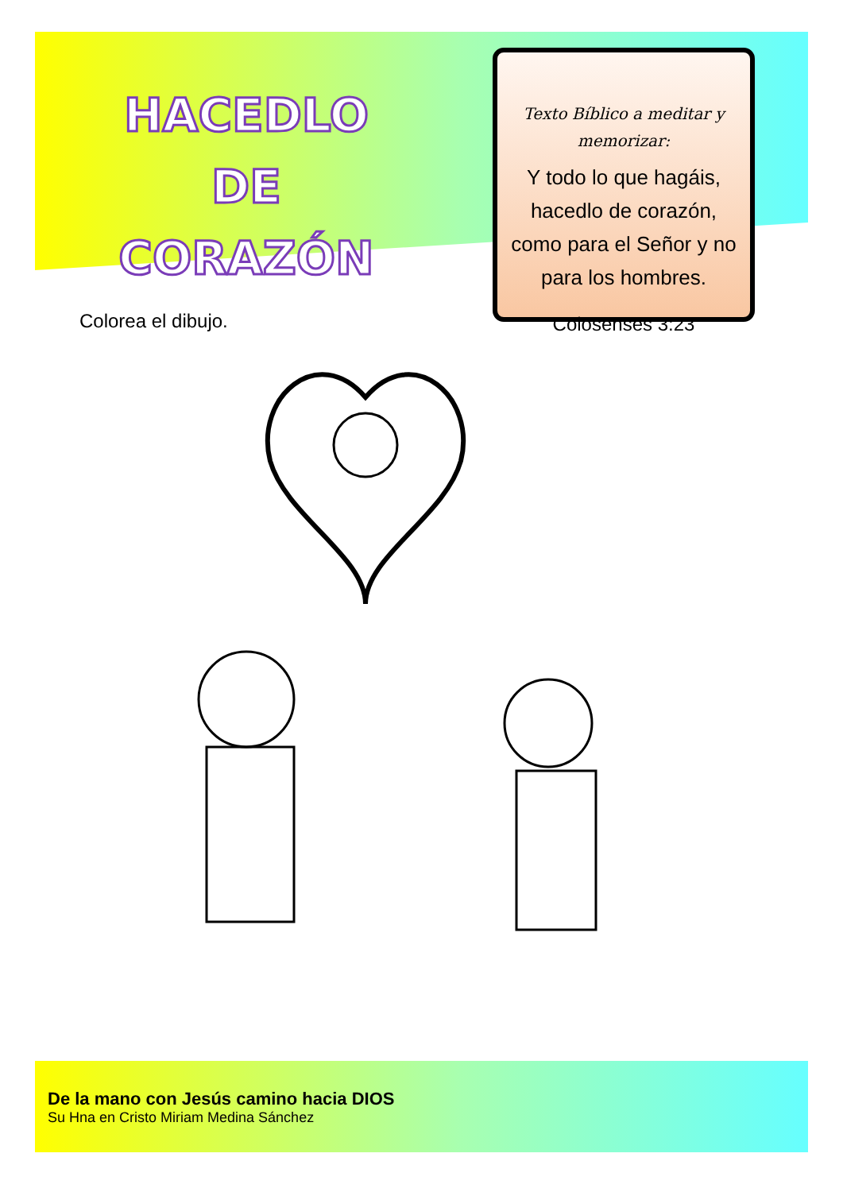HACEDLO DE CORAZÓN
Texto Bíblico a meditar y memorizar:
Y todo lo que hagáis, hacedlo de corazón, como para el Señor y no para los hombres.
Colosenses 3:23
Colorea el dibujo.
De la mano con Jesús camino hacia DIOS
Su Hna en Cristo Miriam Medina Sánchez